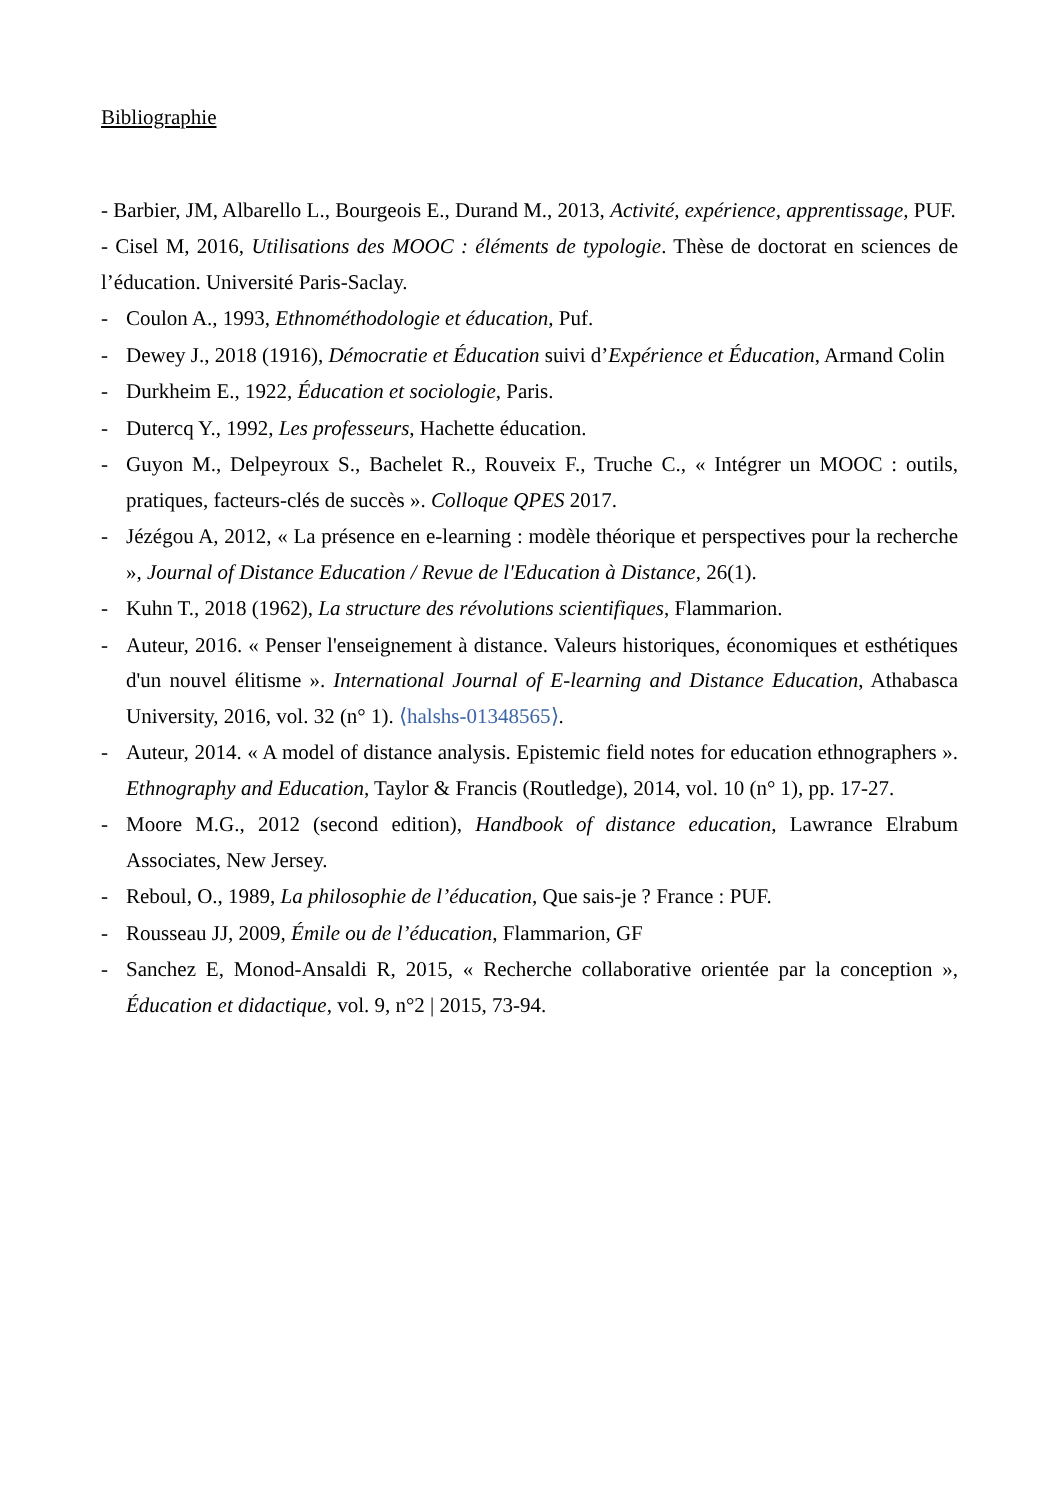Bibliographie
- Barbier, JM, Albarello L., Bourgeois E., Durand M., 2013, Activité, expérience, apprentissage, PUF.
- Cisel M, 2016, Utilisations des MOOC : éléments de typologie. Thèse de doctorat en sciences de l’éducation. Université Paris-Saclay.
- Coulon A., 1993, Ethnométhodologie et éducation, Puf.
- Dewey J., 2018 (1916), Démocratie et Éducation suivi d’Expérience et Éducation, Armand Colin
- Durkheim E., 1922, Éducation et sociologie, Paris.
- Dutercq Y., 1992, Les professeurs, Hachette éducation.
- Guyon M., Delpeyroux S., Bachelet R., Rouveix F., Truche C., « Intégrer un MOOC : outils, pratiques, facteurs-clés de succès ». Colloque QPES 2017.
- Jézégou A, 2012, « La présence en e-learning : modèle théorique et perspectives pour la recherche », Journal of Distance Education / Revue de l'Education à Distance, 26(1).
- Kuhn T., 2018 (1962), La structure des révolutions scientifiques, Flammarion.
- Auteur, 2016. « Penser l'enseignement à distance. Valeurs historiques, économiques et esthétiques d'un nouvel élitisme ». International Journal of E-learning and Distance Education, Athabasca University, 2016, vol. 32 (n° 1). ⟨halshs-01348565⟩.
- Auteur, 2014. « A model of distance analysis. Epistemic field notes for education ethnographers ». Ethnography and Education, Taylor & Francis (Routledge), 2014, vol. 10 (n° 1), pp. 17-27.
- Moore M.G., 2012 (second edition), Handbook of distance education, Lawrance Elrabum Associates, New Jersey.
- Reboul, O., 1989, La philosophie de l’éducation, Que sais-je ? France : PUF.
- Rousseau JJ, 2009, Émile ou de l’éducation, Flammarion, GF
- Sanchez E, Monod-Ansaldi R, 2015, « Recherche collaborative orientée par la conception », Éducation et didactique, vol. 9, n°2 | 2015, 73-94.